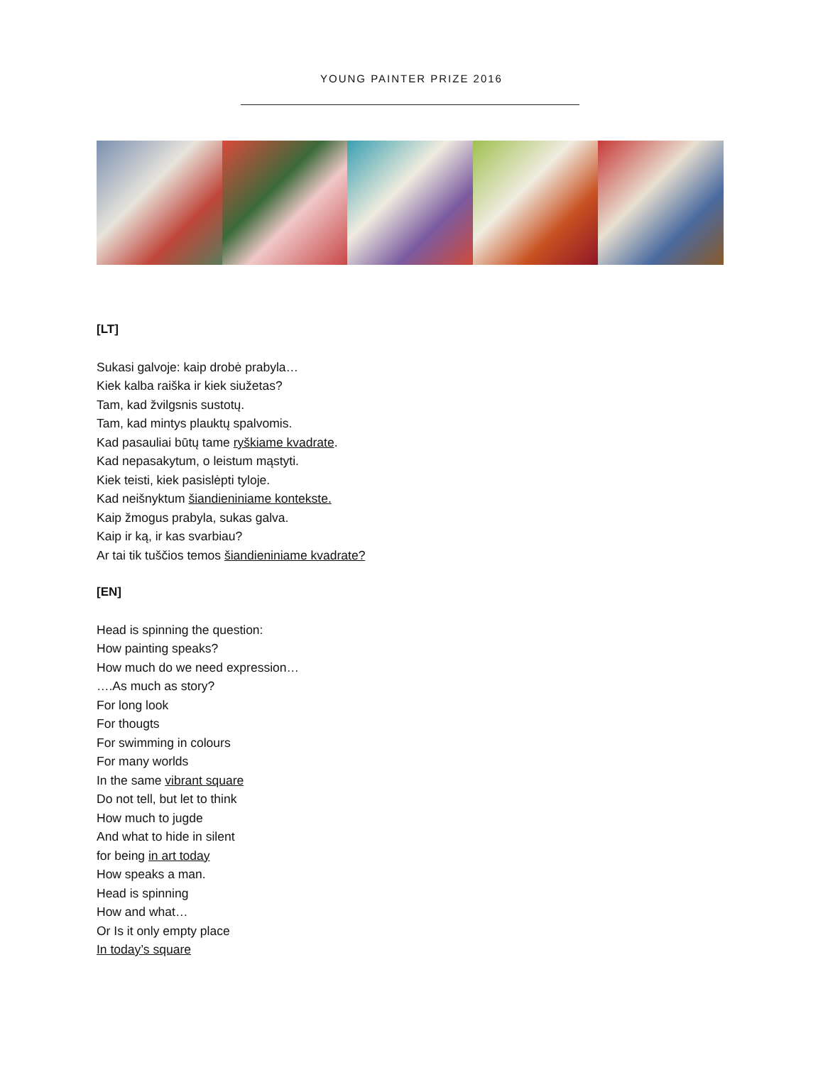YOUNG PAINTER PRIZE 2016
[LT]
Sukasi galvoje: kaip drobė prabyla…
Kiek kalba raiška ir kiek siužetas?
Tam, kad žvilgsnis sustotų.
Tam, kad mintys plauktų spalvomis.
Kad pasauliai būtų tame ryškiame kvadrate.
Kad nepasakytum, o leistum mąstyti.
Kiek teisti, kiek pasislėpti tyloje.
Kad neišnyktum šiandieniniame kontekste.
Kaip žmogus prabyla, sukas galva.
Kaip ir ką, ir kas svarbiau?
Ar tai tik tuščios temos šiandieniniame kvadrate?
[EN]
Head is spinning the question:
How painting speaks?
How much do we need expression…
….As much as story?
For long look
For thougts
For swimming in colours
For many worlds
In the same vibrant square
Do not tell, but let to think
How much to jugde
And what to hide in silent
for being in art today
How speaks a man.
Head is spinning
How and what…
Or Is it only empty place
In today’s square